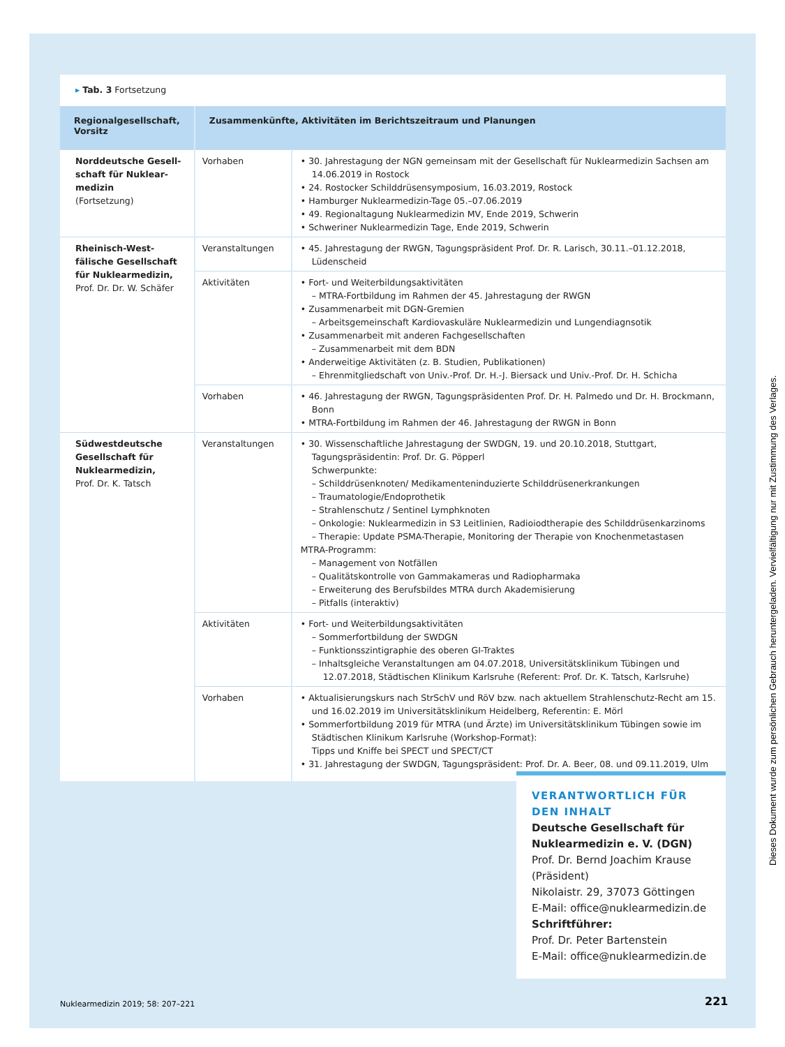▸ Tab. 3 Fortsetzung
| Regionalgesellschaft, Vorsitz | Zusammenkünfte, Aktivitäten im Berichtszeitraum und Planungen | |
| --- | --- | --- |
| Norddeutsche Gesell­schaft für Nuklear­medizin (Fortsetzung) | Vorhaben | • 30. Jahrestagung der NGN gemeinsam mit der Gesellschaft für Nuklearmedizin Sachsen am 14.06.2019 in Rostock • 24. Rostocker Schilddrüsensymposium, 16.03.2019, Rostock • Hamburger Nuklearmedizin-Tage 05.–07.06.2019 • 49. Regionaltagung Nuklearmedizin MV, Ende 2019, Schwerin • Schweriner Nuklearmedizin Tage, Ende 2019, Schwerin |
| Rheinisch-West­fälische Gesellschaft für Nuklearmedizin, Prof. Dr. Dr. W. Schäfer | Veranstaltungen | • 45. Jahrestagung der RWGN, Tagungspräsident Prof. Dr. R. Larisch, 30.11.–01.12.2018, Lüdenscheid |
| | Aktivitäten | • Fort- und Weiterbildungsaktivitäten – MTRA-Fortbildung im Rahmen der 45. Jahrestagung der RWGN • Zusammenarbeit mit DGN-Gremien – Arbeitsgemeinschaft Kardiovaskuläre Nuklearmedizin und Lungendiagnsotik • Zusammenarbeit mit anderen Fachgesellschaften – Zusammenarbeit mit dem BDN • Anderweitige Aktivitäten (z. B. Studien, Publikationen) – Ehrenmitgliedschaft von Univ.-Prof. Dr. H.-J. Biersack und Univ.-Prof. Dr. H. Schicha |
| | Vorhaben | • 46. Jahrestagung der RWGN, Tagungspräsidenten Prof. Dr. H. Palmedo und Dr. H. Brockmann, Bonn • MTRA-Fortbildung im Rahmen der 46. Jahrestagung der RWGN in Bonn |
| Südwestdeutsche Gesellschaft für Nuklearmedizin, Prof. Dr. K. Tatsch | Veranstaltungen | • 30. Wissenschaftliche Jahrestagung der SWDGN, 19. und 20.10.2018, Stuttgart, Tagungspräsidentin: Prof. Dr. G. Pöpperl Schwerpunkte: – Schilddrüsenknoten/ Medikamenteninduzierte Schilddrüsenerkrankungen – Traumatologie/Endoprothetik – Strahlenschutz / Sentinel Lymphknoten – Onkologie: Nuklearmedizin in S3 Leitlinien, Radioiodtherapie des Schilddrüsenkarzinoms – Therapie: Update PSMA-Therapie, Monitoring der Therapie von Knochenmetastasen MTRA-Programm: – Management von Notfällen – Qualitätskontrolle von Gammakameras und Radiopharmaka – Erweiterung des Berufsbildes MTRA durch Akademisierung – Pitfalls (interaktiv) |
| | Aktivitäten | • Fort- und Weiterbildungsaktivitäten – Sommerfortbildung der SWDGN – Funktionsszintigraphie des oberen GI-Traktes – Inhaltsgleiche Veranstaltungen am 04.07.2018, Universitätsklinikum Tübingen und 12.07.2018, Städtischen Klinikum Karlsruhe (Referent: Prof. Dr. K. Tatsch, Karlsruhe) |
| | Vorhaben | • Aktualisierungskurs nach StrSchV und RöV bzw. nach aktuellem Strahlenschutz-Recht am 15. und 16.02.2019 im Universitätsklinikum Heidelberg, Referentin: E. Mörl • Sommerfortbildung 2019 für MTRA (und Ärzte) im Universitätsklinikum Tübingen sowie im Städti­schen Klinikum Karlsruhe (Workshop-Format): Tipps und Kniffe bei SPECT und SPECT/CT • 31. Jahrestagung der SWDGN, Tagungspräsident: Prof. Dr. A. Beer, 08. und 09.11.2019, Ulm |
VERANTWORTLICH FÜR DEN INHALT
Deutsche Gesellschaft für Nuklearmedizin e. V. (DGN)
Prof. Dr. Bernd Joachim Krause (Präsident)
Nikolaistr. 29, 37073 Göttingen
E-Mail: office@nuklearmedizin.de
Schriftführer:
Prof. Dr. Peter Bartenstein
E-Mail: office@nuklearmedizin.de
Nuklearmedizin 2019; 58: 207–221
221
Dieses Dokument wurde zum persönlichen Gebrauch heruntergeladen. Vervielfältigung nur mit Zustimmung des Verlages.